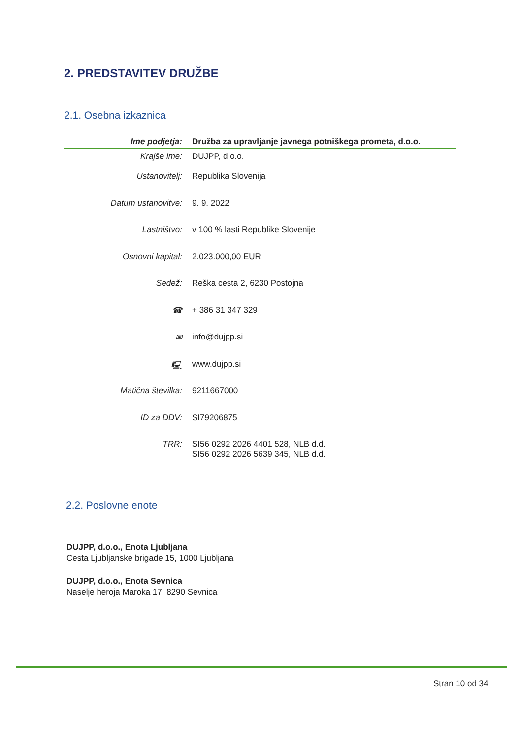2. PREDSTAVITEV DRUŽBE
2.1. Osebna izkaznica
| Ime podjetja: | Družba za upravljanje javnega potniškega prometa, d.o.o. |
| Krajše ime: | DUJPP, d.o.o. |
| Ustanovitelj: | Republika Slovenija |
| Datum ustanovitve: | 9. 9. 2022 |
| Lastništvo: | v 100 % lasti Republike Slovenije |
| Osnovni kapital: | 2.023.000,00 EUR |
| Sedež: | Reška cesta 2, 6230 Postojna |
| ☎ | + 386 31 347 329 |
| ✉ | info@dujpp.si |
| 🖳 | www.dujpp.si |
| Matična številka: | 9211667000 |
| ID za DDV: | SI79206875 |
| TRR: | SI56 0292 2026 4401 528, NLB d.d. SI56 0292 2026 5639 345, NLB d.d. |
2.2. Poslovne enote
DUJPP, d.o.o., Enota Ljubljana
Cesta Ljubljanske brigade 15, 1000 Ljubljana
DUJPP, d.o.o., Enota Sevnica
Naselje heroja Maroka 17, 8290 Sevnica
Stran 10 od 34